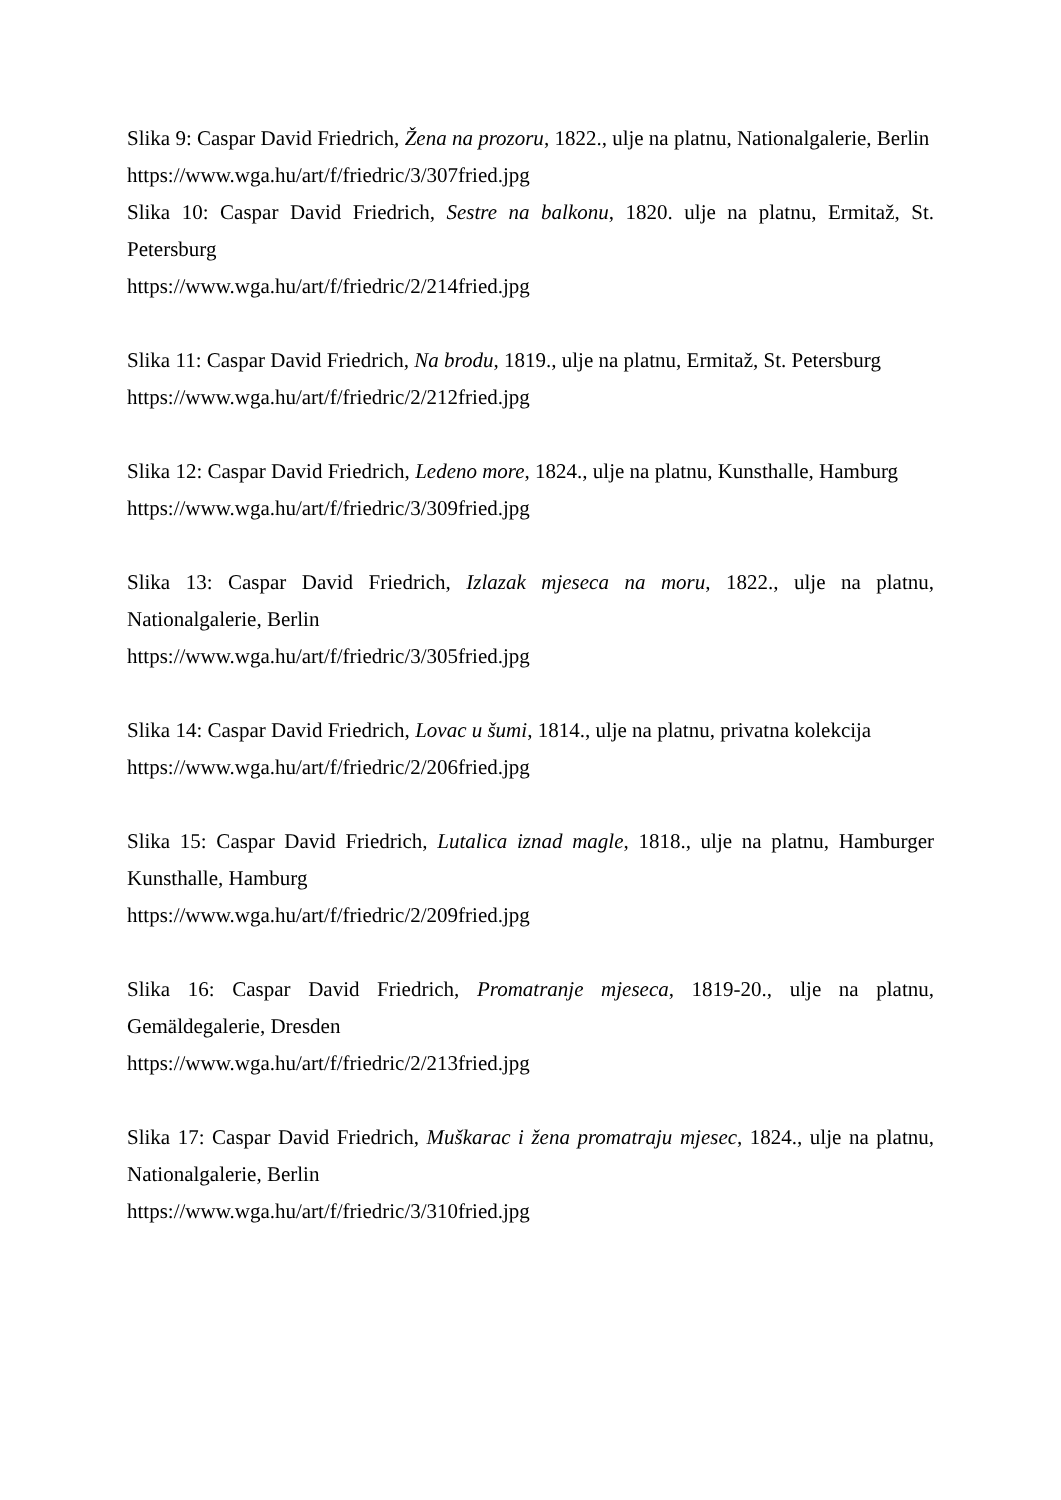Slika 9: Caspar David Friedrich, Žena na prozoru, 1822., ulje na platnu, Nationalgalerie, Berlin
https://www.wga.hu/art/f/friedric/3/307fried.jpg
Slika 10: Caspar David Friedrich, Sestre na balkonu, 1820. ulje na platnu, Ermitaž, St. Petersburg
https://www.wga.hu/art/f/friedric/2/214fried.jpg
Slika 11: Caspar David Friedrich, Na brodu, 1819., ulje na platnu, Ermitaž, St. Petersburg
https://www.wga.hu/art/f/friedric/2/212fried.jpg
Slika 12: Caspar David Friedrich, Ledeno more, 1824., ulje na platnu, Kunsthalle, Hamburg
https://www.wga.hu/art/f/friedric/3/309fried.jpg
Slika 13: Caspar David Friedrich, Izlazak mjeseca na moru, 1822., ulje na platnu, Nationalgalerie, Berlin
https://www.wga.hu/art/f/friedric/3/305fried.jpg
Slika 14: Caspar David Friedrich, Lovac u šumi, 1814., ulje na platnu, privatna kolekcija
https://www.wga.hu/art/f/friedric/2/206fried.jpg
Slika 15: Caspar David Friedrich, Lutalica iznad magle, 1818., ulje na platnu, Hamburger Kunsthalle, Hamburg
https://www.wga.hu/art/f/friedric/2/209fried.jpg
Slika 16: Caspar David Friedrich, Promatranje mjeseca, 1819-20., ulje na platnu, Gemäldegalerie, Dresden
https://www.wga.hu/art/f/friedric/2/213fried.jpg
Slika 17: Caspar David Friedrich, Muškarac i žena promatraju mjesec, 1824., ulje na platnu, Nationalgalerie, Berlin
https://www.wga.hu/art/f/friedric/3/310fried.jpg